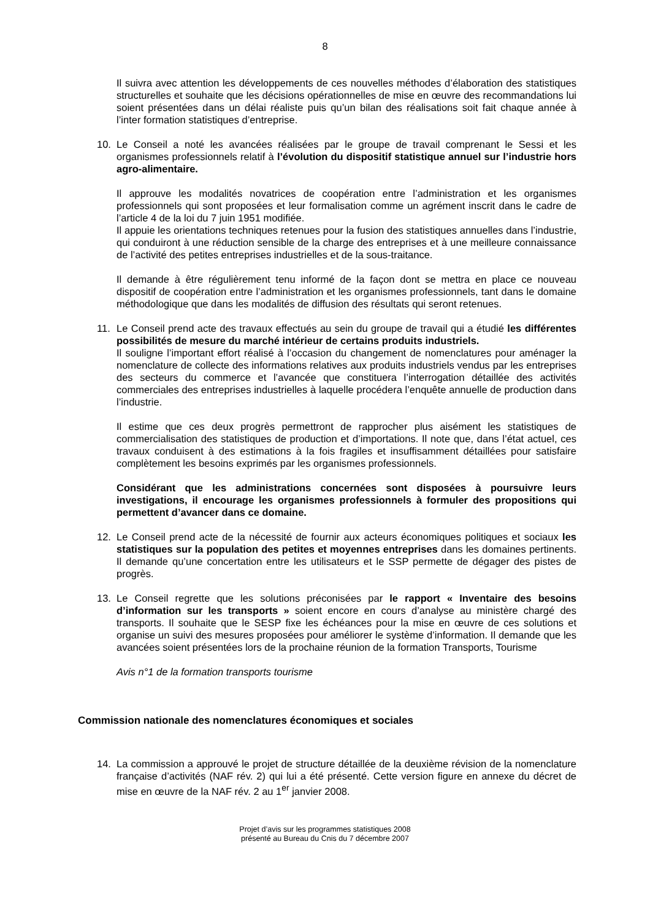8
Il suivra avec attention les développements de ces nouvelles méthodes d’élaboration des statistiques structurelles et souhaite que les décisions opérationnelles de mise en œuvre des recommandations lui soient présentées dans un délai réaliste puis qu’un bilan des réalisations soit fait chaque année à l’inter formation statistiques d’entreprise.
10. Le Conseil a noté les avancées réalisées par le groupe de travail comprenant le Sessi et les organismes professionnels relatif à l’évolution du dispositif statistique annuel sur l’industrie hors agro-alimentaire.
Il approuve les modalités novatrices de coopération entre l’administration et les organismes professionnels qui sont proposées et leur formalisation comme un agrément inscrit dans le cadre de l’article 4 de la loi du 7 juin 1951 modifiée.
Il appuie les orientations techniques retenues pour la fusion des statistiques annuelles dans l’industrie, qui conduiront à une réduction sensible de la charge des entreprises et à une meilleure connaissance de l’activité des petites entreprises industrielles et de la sous-traitance.
Il demande à être régulièrement tenu informé de la façon dont se mettra en place ce nouveau dispositif de coopération entre l’administration et les organismes professionnels, tant dans le domaine méthodologique que dans les modalités de diffusion des résultats qui seront retenues.
11. Le Conseil prend acte des travaux effectués au sein du groupe de travail qui a étudié les différentes possibilités de mesure du marché intérieur de certains produits industriels.
Il souligne l’important effort réalisé à l’occasion du changement de nomenclatures pour aménager la nomenclature de collecte des informations relatives aux produits industriels vendus par les entreprises des secteurs du commerce et l’avancée que constituera l’interrogation détaillée des activités commerciales des entreprises industrielles à laquelle procédera l’enquête annuelle de production dans l’industrie.
Il estime que ces deux progrès permettront de rapprocher plus aisément les statistiques de commercialisation des statistiques de production et d’importations. Il note que, dans l’état actuel, ces travaux conduisent à des estimations à la fois fragiles et insuffisamment détaillées pour satisfaire complètement les besoins exprimés par les organismes professionnels.
Considérant que les administrations concernées sont disposées à poursuivre leurs investigations, il encourage les organismes professionnels à formuler des propositions qui permettent d’avancer dans ce domaine.
12. Le Conseil prend acte de la nécessité de fournir aux acteurs économiques politiques et sociaux les statistiques sur la population des petites et moyennes entreprises dans les domaines pertinents. Il demande qu’une concertation entre les utilisateurs et le SSP permette de dégager des pistes de progrès.
13. Le Conseil regrette que les solutions préconisées par le rapport « Inventaire des besoins d’information sur les transports » soient encore en cours d’analyse au ministère chargé des transports. Il souhaite que le SESP fixe les échéances pour la mise en œuvre de ces solutions et organise un suivi des mesures proposées pour améliorer le système d’information. Il demande que les avancées soient présentées lors de la prochaine réunion de la formation Transports, Tourisme
Avis n°1 de la formation transports tourisme
Commission nationale des nomenclatures économiques et sociales
14. La commission a approuvé le projet de structure détaillée de la deuxième révision de la nomenclature française d’activités (NAF rév. 2) qui lui a été présenté. Cette version figure en annexe du décret de mise en œuvre de la NAF rév. 2 au 1<sup>er</sup> janvier 2008.
Projet d’avis sur les programmes statistiques 2008
présenté au Bureau du Cnis du 7 décembre 2007